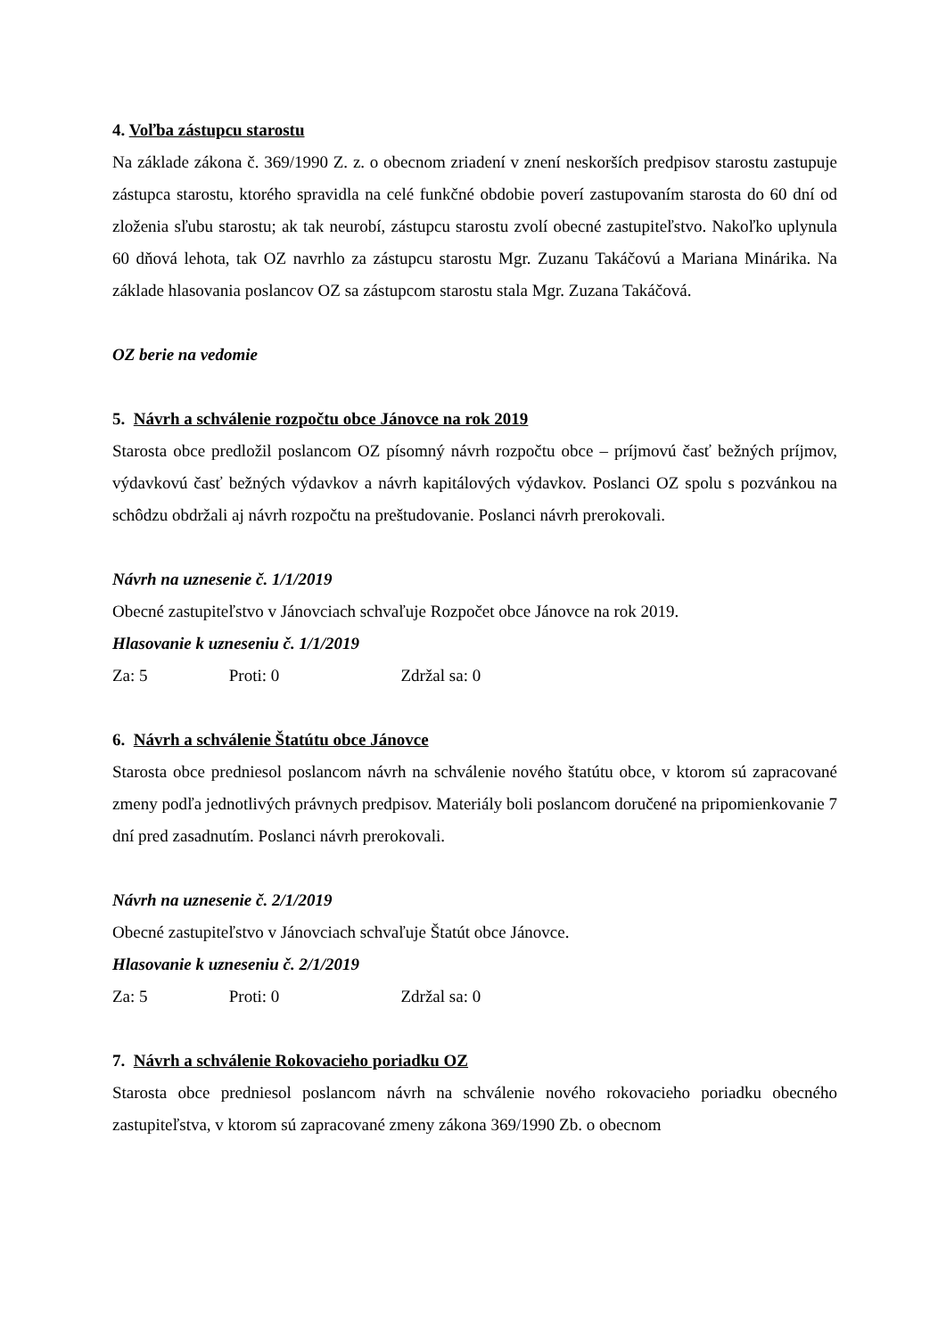4. Voľba zástupcu starostu
Na základe zákona č. 369/1990 Z. z. o obecnom zriadení v znení neskorších predpisov starostu zastupuje zástupca starostu, ktorého spravidla na celé funkčné obdobie poverí zastupovaním starosta do 60 dní od zloženia sľubu starostu; ak tak neurobí, zástupcu starostu zvolí obecné zastupiteľstvo. Nakoľko uplynula 60 dňová lehota, tak OZ navrhlo za zástupcu starostu Mgr. Zuzanu Takáčovú a Mariana Minárika. Na základe hlasovania poslancov OZ sa zástupcom starostu stala Mgr. Zuzana Takáčová.
OZ berie na vedomie
5. Návrh a schválenie rozpočtu obce Jánovce na rok 2019
Starosta obce predložil poslancom OZ písomný návrh rozpočtu obce – príjmovú časť bežných príjmov, výdavkovú časť bežných výdavkov a návrh kapitálových výdavkov. Poslanci OZ spolu s pozvánkou na schôdzu obdržali aj návrh rozpočtu na preštudovanie. Poslanci návrh prerokovali.
Návrh na uznesenie č. 1/1/2019
Obecné zastupiteľstvo v Jánovciach schvaľuje Rozpočet obce Jánovce na rok 2019.
Hlasovanie k uzneseniu č. 1/1/2019
Za: 5 Proti: 0 Zdržal sa: 0
6. Návrh a schválenie Štatútu obce Jánovce
Starosta obce predniesol poslancom návrh na schválenie nového štatútu obce, v ktorom sú zapracované zmeny podľa jednotlivých právnych predpisov. Materiály boli poslancom doručené na pripomienkovanie 7 dní pred zasadnutím. Poslanci návrh prerokovali.
Návrh na uznesenie č. 2/1/2019
Obecné zastupiteľstvo v Jánovciach schvaľuje Štatút obce Jánovce.
Hlasovanie k uzneseniu č. 2/1/2019
Za: 5 Proti: 0 Zdržal sa: 0
7. Návrh a schválenie Rokovacieho poriadku OZ
Starosta obce predniesol poslancom návrh na schválenie nového rokovacieho poriadku obecného zastupiteľstva, v ktorom sú zapracované zmeny zákona 369/1990 Zb. o obecnom